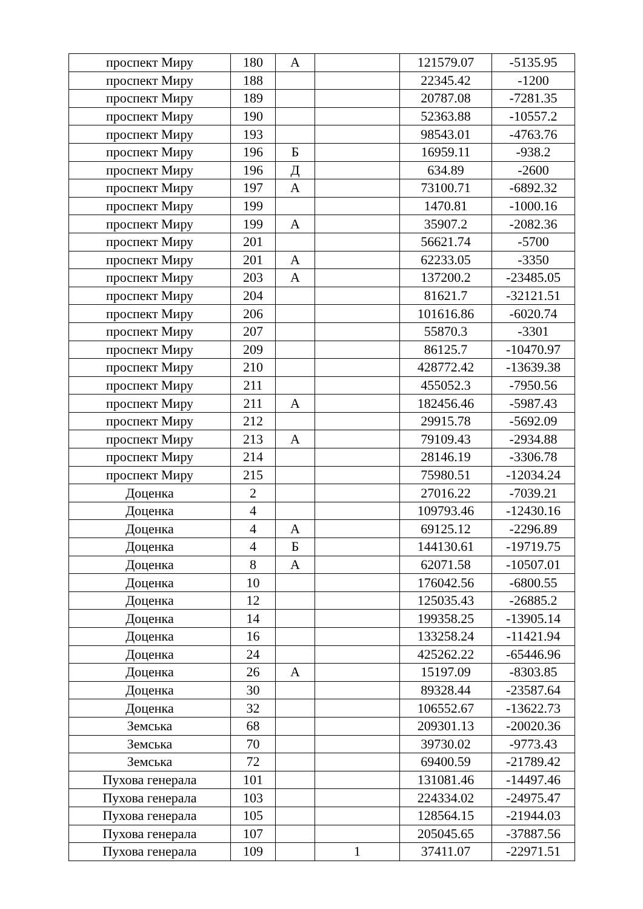| проспект Миру | 180 | А | | 121579.07 | -5135.95 |
| проспект Миру | 188 | | | 22345.42 | -1200 |
| проспект Миру | 189 | | | 20787.08 | -7281.35 |
| проспект Миру | 190 | | | 52363.88 | -10557.2 |
| проспект Миру | 193 | | | 98543.01 | -4763.76 |
| проспект Миру | 196 | Б | | 16959.11 | -938.2 |
| проспект Миру | 196 | Д | | 634.89 | -2600 |
| проспект Миру | 197 | А | | 73100.71 | -6892.32 |
| проспект Миру | 199 | | | 1470.81 | -1000.16 |
| проспект Миру | 199 | А | | 35907.2 | -2082.36 |
| проспект Миру | 201 | | | 56621.74 | -5700 |
| проспект Миру | 201 | А | | 62233.05 | -3350 |
| проспект Миру | 203 | А | | 137200.2 | -23485.05 |
| проспект Миру | 204 | | | 81621.7 | -32121.51 |
| проспект Миру | 206 | | | 101616.86 | -6020.74 |
| проспект Миру | 207 | | | 55870.3 | -3301 |
| проспект Миру | 209 | | | 86125.7 | -10470.97 |
| проспект Миру | 210 | | | 428772.42 | -13639.38 |
| проспект Миру | 211 | | | 455052.3 | -7950.56 |
| проспект Миру | 211 | А | | 182456.46 | -5987.43 |
| проспект Миру | 212 | | | 29915.78 | -5692.09 |
| проспект Миру | 213 | А | | 79109.43 | -2934.88 |
| проспект Миру | 214 | | | 28146.19 | -3306.78 |
| проспект Миру | 215 | | | 75980.51 | -12034.24 |
| Доценка | 2 | | | 27016.22 | -7039.21 |
| Доценка | 4 | | | 109793.46 | -12430.16 |
| Доценка | 4 | А | | 69125.12 | -2296.89 |
| Доценка | 4 | Б | | 144130.61 | -19719.75 |
| Доценка | 8 | А | | 62071.58 | -10507.01 |
| Доценка | 10 | | | 176042.56 | -6800.55 |
| Доценка | 12 | | | 125035.43 | -26885.2 |
| Доценка | 14 | | | 199358.25 | -13905.14 |
| Доценка | 16 | | | 133258.24 | -11421.94 |
| Доценка | 24 | | | 425262.22 | -65446.96 |
| Доценка | 26 | А | | 15197.09 | -8303.85 |
| Доценка | 30 | | | 89328.44 | -23587.64 |
| Доценка | 32 | | | 106552.67 | -13622.73 |
| Земська | 68 | | | 209301.13 | -20020.36 |
| Земська | 70 | | | 39730.02 | -9773.43 |
| Земська | 72 | | | 69400.59 | -21789.42 |
| Пухова генерала | 101 | | | 131081.46 | -14497.46 |
| Пухова генерала | 103 | | | 224334.02 | -24975.47 |
| Пухова генерала | 105 | | | 128564.15 | -21944.03 |
| Пухова генерала | 107 | | | 205045.65 | -37887.56 |
| Пухова генерала | 109 | | 1 | 37411.07 | -22971.51 |